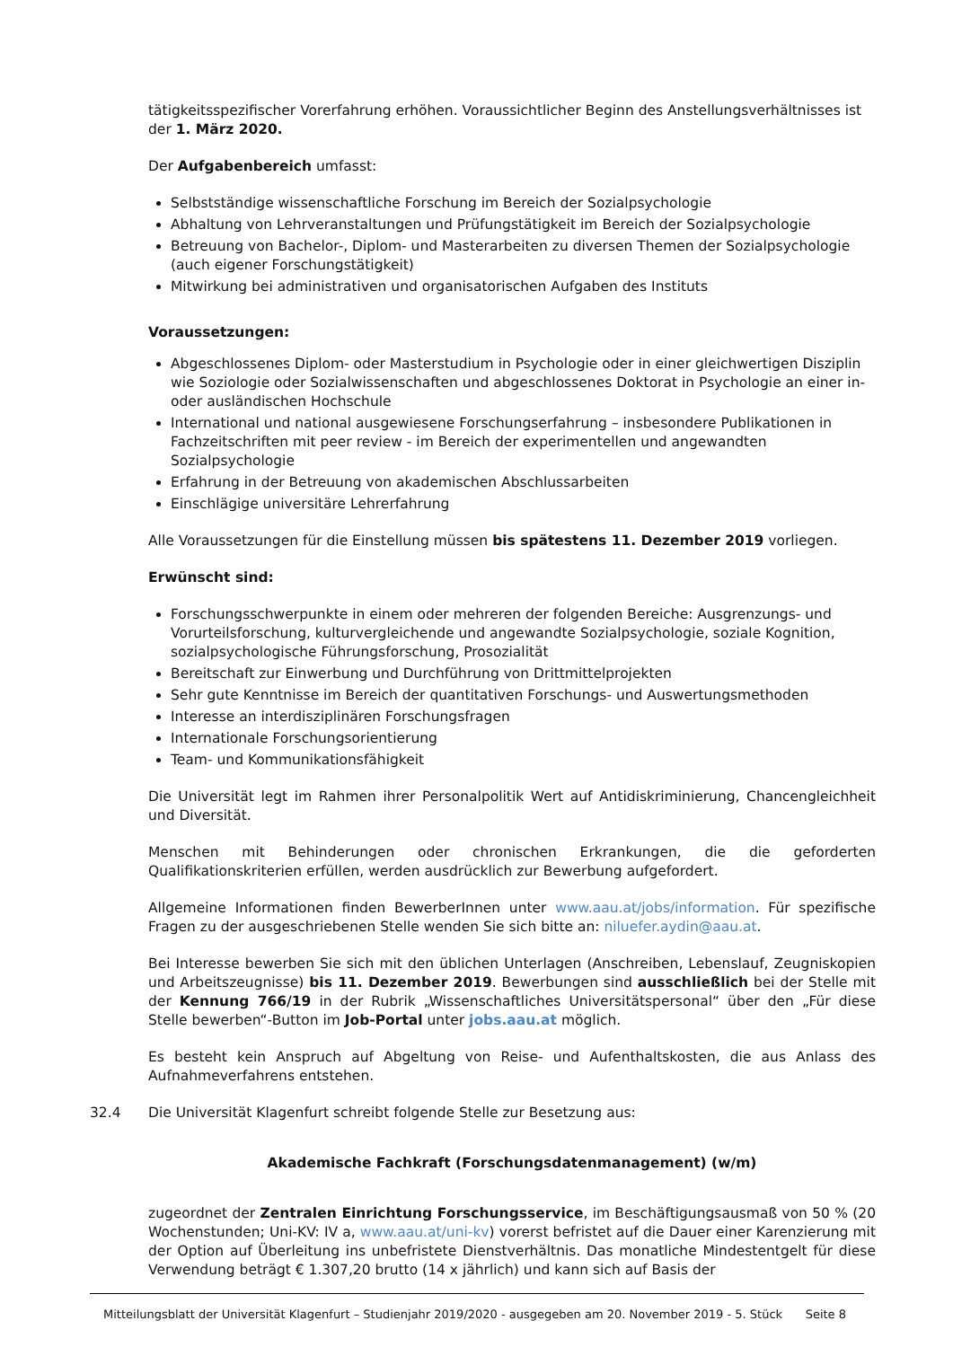tätigkeitsspezifischer Vorerfahrung erhöhen. Voraussichtlicher Beginn des Anstellungsverhältnisses ist der 1. März 2020.
Der Aufgabenbereich umfasst:
Selbstständige wissenschaftliche Forschung im Bereich der Sozialpsychologie
Abhaltung von Lehrveranstaltungen und Prüfungstätigkeit im Bereich der Sozialpsychologie
Betreuung von Bachelor-, Diplom- und Masterarbeiten zu diversen Themen der Sozialpsychologie (auch eigener Forschungstätigkeit)
Mitwirkung bei administrativen und organisatorischen Aufgaben des Instituts
Voraussetzungen:
Abgeschlossenes Diplom- oder Masterstudium in Psychologie oder in einer gleichwertigen Disziplin wie Soziologie oder Sozialwissenschaften und abgeschlossenes Doktorat in Psychologie an einer in- oder ausländischen Hochschule
International und national ausgewiesene Forschungserfahrung – insbesondere Publikationen in Fachzeitschriften mit peer review - im Bereich der experimentellen und angewandten Sozialpsychologie
Erfahrung in der Betreuung von akademischen Abschlussarbeiten
Einschlägige universitäre Lehrerfahrung
Alle Voraussetzungen für die Einstellung müssen bis spätestens 11. Dezember 2019 vorliegen.
Erwünscht sind:
Forschungsschwerpunkte in einem oder mehreren der folgenden Bereiche: Ausgrenzungs- und Vorurteilsforschung, kulturvergleichende und angewandte Sozialpsychologie, soziale Kognition, sozialpsychologische Führungsforschung, Prosozialität
Bereitschaft zur Einwerbung und Durchführung von Drittmittelprojekten
Sehr gute Kenntnisse im Bereich der quantitativen Forschungs- und Auswertungsmethoden
Interesse an interdisziplinären Forschungsfragen
Internationale Forschungsorientierung
Team- und Kommunikationsfähigkeit
Die Universität legt im Rahmen ihrer Personalpolitik Wert auf Antidiskriminierung, Chancengleichheit und Diversität.
Menschen mit Behinderungen oder chronischen Erkrankungen, die die geforderten Qualifikationskriterien erfüllen, werden ausdrücklich zur Bewerbung aufgefordert.
Allgemeine Informationen finden BewerberInnen unter www.aau.at/jobs/information. Für spezifische Fragen zu der ausgeschriebenen Stelle wenden Sie sich bitte an: niluefer.aydin@aau.at.
Bei Interesse bewerben Sie sich mit den üblichen Unterlagen (Anschreiben, Lebenslauf, Zeugniskopien und Arbeitszeugnisse) bis 11. Dezember 2019. Bewerbungen sind ausschließlich bei der Stelle mit der Kennung 766/19 in der Rubrik „Wissenschaftliches Universitätspersonal“ über den „Für diese Stelle bewerben“-Button im Job-Portal unter jobs.aau.at möglich.
Es besteht kein Anspruch auf Abgeltung von Reise- und Aufenthaltskosten, die aus Anlass des Aufnahmeverfahrens entstehen.
32.4 Die Universität Klagenfurt schreibt folgende Stelle zur Besetzung aus:
Akademische Fachkraft (Forschungsdatenmanagement) (w/m)
zugeordnet der Zentralen Einrichtung Forschungsservice, im Beschäftigungsausmaß von 50 % (20 Wochenstunden; Uni-KV: IV a, www.aau.at/uni-kv) vorerst befristet auf die Dauer einer Karenzierung mit der Option auf Überleitung ins unbefristete Dienstverhältnis. Das monatliche Mindestentgelt für diese Verwendung beträgt € 1.307,20 brutto (14 x jährlich) und kann sich auf Basis der
Mitteilungsblatt der Universität Klagenfurt – Studienjahr 2019/2020 - ausgegeben am 20. November 2019 - 5. Stück Seite 8